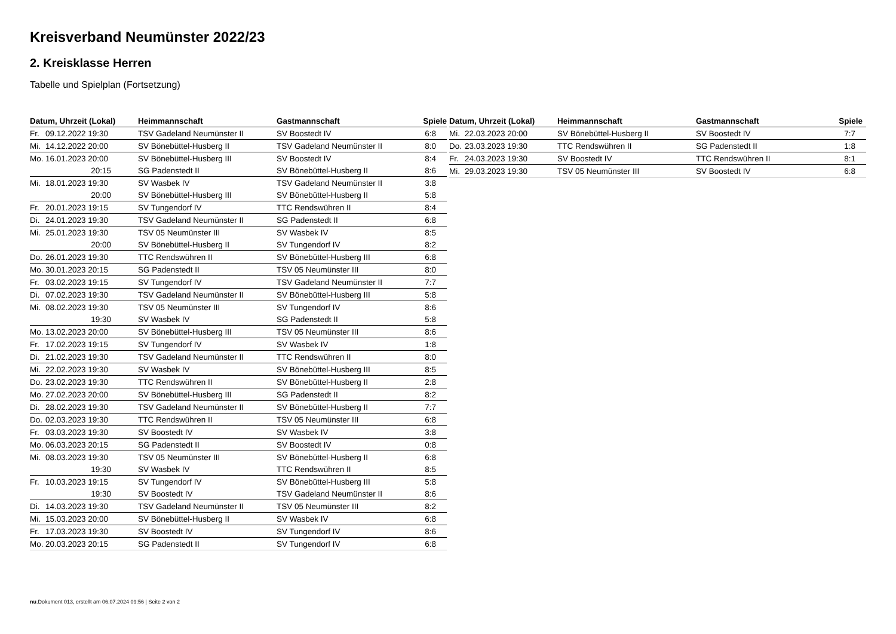Kreisverband Neumünster 2022/23
2. Kreisklasse Herren
Tabelle und Spielplan (Fortsetzung)
| Datum, Uhrzeit (Lokal) | | Heimmannschaft | Gastmannschaft | Spiele |
| --- | --- | --- | --- | --- |
| Fr. | 09.12.2022 19:30 | TSV Gadeland Neumünster II | SV Boostedt IV | 6:8 |
| Mi. | 14.12.2022 20:00 | SV Bönebüttel-Husberg II | TSV Gadeland Neumünster II | 8:0 |
| Mo. | 16.01.2023 20:00 | SV Bönebüttel-Husberg III | SV Boostedt IV | 8:4 |
| | 20:15 | SG Padenstedt II | SV Bönebüttel-Husberg II | 8:6 |
| Mi. | 18.01.2023 19:30 | SV Wasbek IV | TSV Gadeland Neumünster II | 3:8 |
| | 20:00 | SV Bönebüttel-Husberg III | SV Bönebüttel-Husberg II | 5:8 |
| Fr. | 20.01.2023 19:15 | SV Tungendorf IV | TTC Rendswühren II | 8:4 |
| Di. | 24.01.2023 19:30 | TSV Gadeland Neumünster II | SG Padenstedt II | 6:8 |
| Mi. | 25.01.2023 19:30 | TSV 05 Neumünster III | SV Wasbek IV | 8:5 |
| | 20:00 | SV Bönebüttel-Husberg II | SV Tungendorf IV | 8:2 |
| Do. | 26.01.2023 19:30 | TTC Rendswühren II | SV Bönebüttel-Husberg III | 6:8 |
| Mo. | 30.01.2023 20:15 | SG Padenstedt II | TSV 05 Neumünster III | 8:0 |
| Fr. | 03.02.2023 19:15 | SV Tungendorf IV | TSV Gadeland Neumünster II | 7:7 |
| Di. | 07.02.2023 19:30 | TSV Gadeland Neumünster II | SV Bönebüttel-Husberg III | 5:8 |
| Mi. | 08.02.2023 19:30 | TSV 05 Neumünster III | SV Tungendorf IV | 8:6 |
| | 19:30 | SV Wasbek IV | SG Padenstedt II | 5:8 |
| Mo. | 13.02.2023 20:00 | SV Bönebüttel-Husberg III | TSV 05 Neumünster III | 8:6 |
| Fr. | 17.02.2023 19:15 | SV Tungendorf IV | SV Wasbek IV | 1:8 |
| Di. | 21.02.2023 19:30 | TSV Gadeland Neumünster II | TTC Rendswühren II | 8:0 |
| Mi. | 22.02.2023 19:30 | SV Wasbek IV | SV Bönebüttel-Husberg III | 8:5 |
| Do. | 23.02.2023 19:30 | TTC Rendswühren II | SV Bönebüttel-Husberg II | 2:8 |
| Mo. | 27.02.2023 20:00 | SV Bönebüttel-Husberg III | SG Padenstedt II | 8:2 |
| Di. | 28.02.2023 19:30 | TSV Gadeland Neumünster II | SV Bönebüttel-Husberg II | 7:7 |
| Do. | 02.03.2023 19:30 | TTC Rendswühren II | TSV 05 Neumünster III | 6:8 |
| Fr. | 03.03.2023 19:30 | SV Boostedt IV | SV Wasbek IV | 3:8 |
| Mo. | 06.03.2023 20:15 | SG Padenstedt II | SV Boostedt IV | 0:8 |
| Mi. | 08.03.2023 19:30 | TSV 05 Neumünster III | SV Bönebüttel-Husberg II | 6:8 |
| | 19:30 | SV Wasbek IV | TTC Rendswühren II | 8:5 |
| Fr. | 10.03.2023 19:15 | SV Tungendorf IV | SV Bönebüttel-Husberg III | 5:8 |
| | 19:30 | SV Boostedt IV | TSV Gadeland Neumünster II | 8:6 |
| Di. | 14.03.2023 19:30 | TSV Gadeland Neumünster II | TSV 05 Neumünster III | 8:2 |
| Mi. | 15.03.2023 20:00 | SV Bönebüttel-Husberg II | SV Wasbek IV | 6:8 |
| Fr. | 17.03.2023 19:30 | SV Boostedt IV | SV Tungendorf IV | 8:6 |
| Mo. | 20.03.2023 20:15 | SG Padenstedt II | SV Tungendorf IV | 6:8 |
| Datum, Uhrzeit (Lokal) | | Heimmannschaft | Gastmannschaft | Spiele |
| --- | --- | --- | --- | --- |
| Mi. | 22.03.2023 20:00 | SV Bönebüttel-Husberg II | SV Boostedt IV | 7:7 |
| Do. | 23.03.2023 19:30 | TTC Rendswühren II | SG Padenstedt II | 1:8 |
| Fr. | 24.03.2023 19:30 | SV Boostedt IV | TTC Rendswühren II | 8:1 |
| Mi. | 29.03.2023 19:30 | TSV 05 Neumünster III | SV Boostedt IV | 6:8 |
nu.Dokument 013, erstellt am 06.07.2024 09:56 | Seite 2 von 2